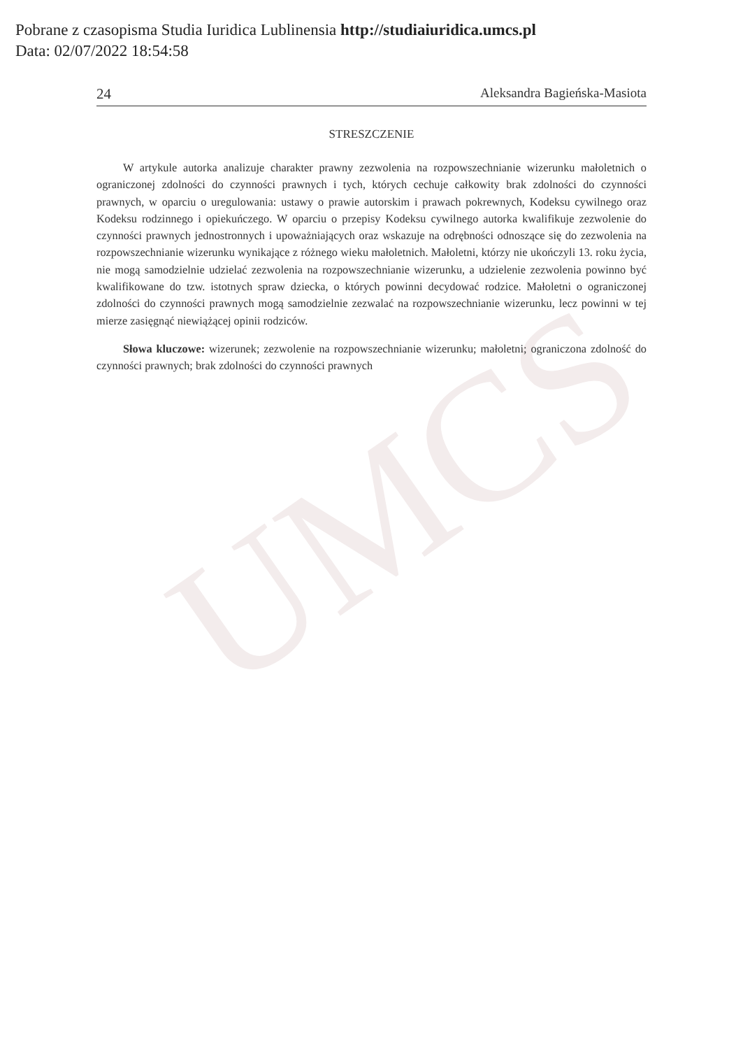UMCS
Pobrane z czasopisma Studia Iuridica Lublinensia http://studiaiuridica.umcs.pl
Data: 02/07/2022 18:54:58
24 Aleksandra Bagieńska-Masiota
STRESZCZENIE
W artykule autorka analizuje charakter prawny zezwolenia na rozpowszechnianie wizerunku małoletnich o ograniczonej zdolności do czynności prawnych i tych, których cechuje całkowity brak zdolności do czynności prawnych, w oparciu o uregulowania: ustawy o prawie autorskim i prawach pokrewnych, Kodeksu cywilnego oraz Kodeksu rodzinnego i opiekuńczego. W oparciu o przepisy Kodeksu cywilnego autorka kwalifikuje zezwolenie do czynności prawnych jednostronnych i upoważniających oraz wskazuje na odrębności odnoszące się do zezwolenia na rozpowszechnianie wizerunku wynikające z różnego wieku małoletnich. Małoletni, którzy nie ukończyli 13. roku życia, nie mogą samodzielnie udzielać zezwolenia na rozpowszechnianie wizerunku, a udzielenie zezwolenia powinno być kwalifikowane do tzw. istotnych spraw dziecka, o których powinni decydować rodzice. Małoletni o ograniczonej zdolności do czynności prawnych mogą samodzielnie zezwalać na rozpowszechnianie wizerunku, lecz powinni w tej mierze zasięgnąć niewiążącej opinii rodziców.
Słowa kluczowe: wizerunek; zezwolenie na rozpowszechnianie wizerunku; małoletni; ograniczona zdolność do czynności prawnych; brak zdolności do czynności prawnych